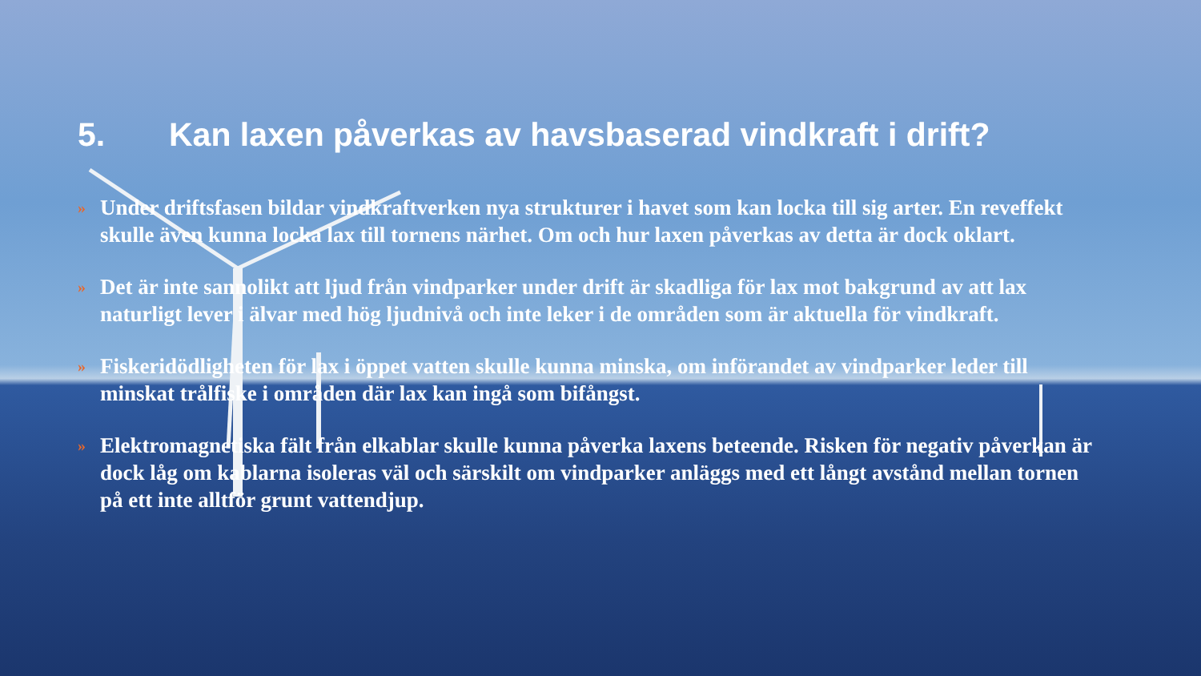5. Kan laxen påverkas av havsbaserad vindkraft i drift?
»
Under driftsfasen bildar vindkraftverken nya strukturer i havet som kan locka till sig arter. En reveffekt skulle även kunna locka lax till tornens närhet. Om och hur laxen påverkas av detta är dock oklart.
»
Det är inte sannolikt att ljud från vindparker under drift är skadliga för lax mot bakgrund av att lax naturligt lever i älvar med hög ljudnivå och inte leker i de områden som är aktuella för vindkraft.
»
Fiskeridödligheten för lax i öppet vatten skulle kunna minska, om införandet av vindparker leder till minskat trålfiske i områden där lax kan ingå som bifångst.
»
Elektromagnetiska fält från elkablar skulle kunna påverka laxens beteende. Risken för negativ påverkan är dock låg om kablarna isoleras väl och särskilt om vindparker anläggs med ett långt avstånd mellan tornen på ett inte alltför grunt vattendjup.